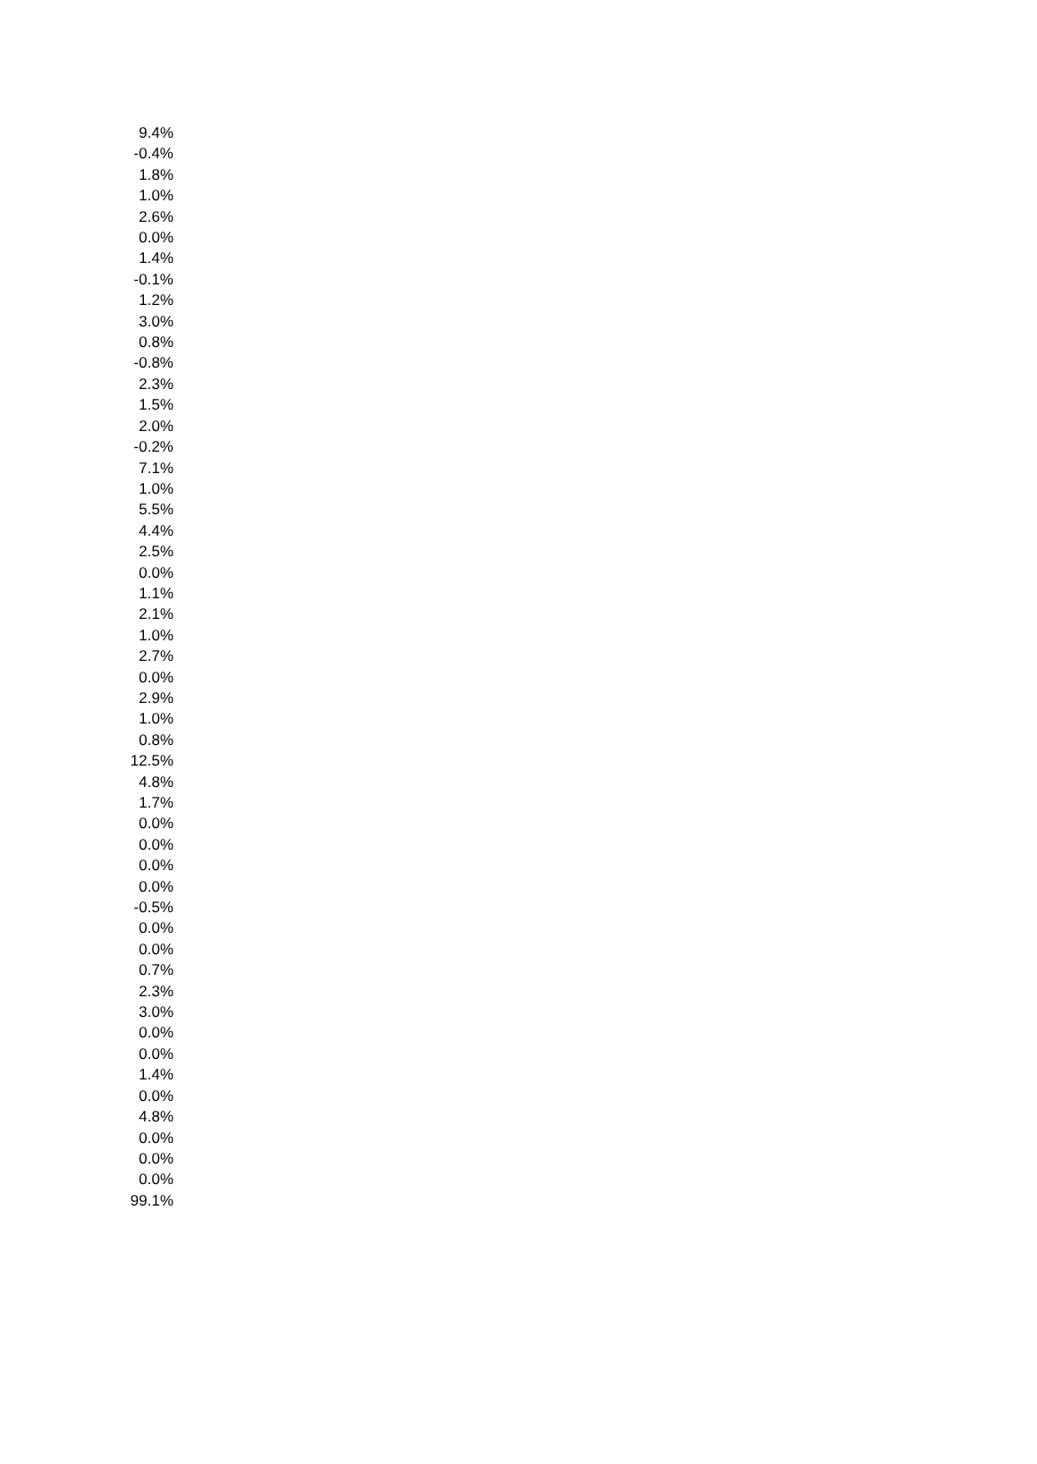| 9.4% |
| -0.4% |
| 1.8% |
| 1.0% |
| 2.6% |
| 0.0% |
| 1.4% |
| -0.1% |
| 1.2% |
| 3.0% |
| 0.8% |
| -0.8% |
| 2.3% |
| 1.5% |
| 2.0% |
| -0.2% |
| 7.1% |
| 1.0% |
| 5.5% |
| 4.4% |
| 2.5% |
| 0.0% |
| 1.1% |
| 2.1% |
| 1.0% |
| 2.7% |
| 0.0% |
| 2.9% |
| 1.0% |
| 0.8% |
| 12.5% |
| 4.8% |
| 1.7% |
| 0.0% |
| 0.0% |
| 0.0% |
| 0.0% |
| -0.5% |
| 0.0% |
| 0.0% |
| 0.7% |
| 2.3% |
| 3.0% |
| 0.0% |
| 0.0% |
| 1.4% |
| 0.0% |
| 4.8% |
| 0.0% |
| 0.0% |
| 0.0% |
| 99.1% |